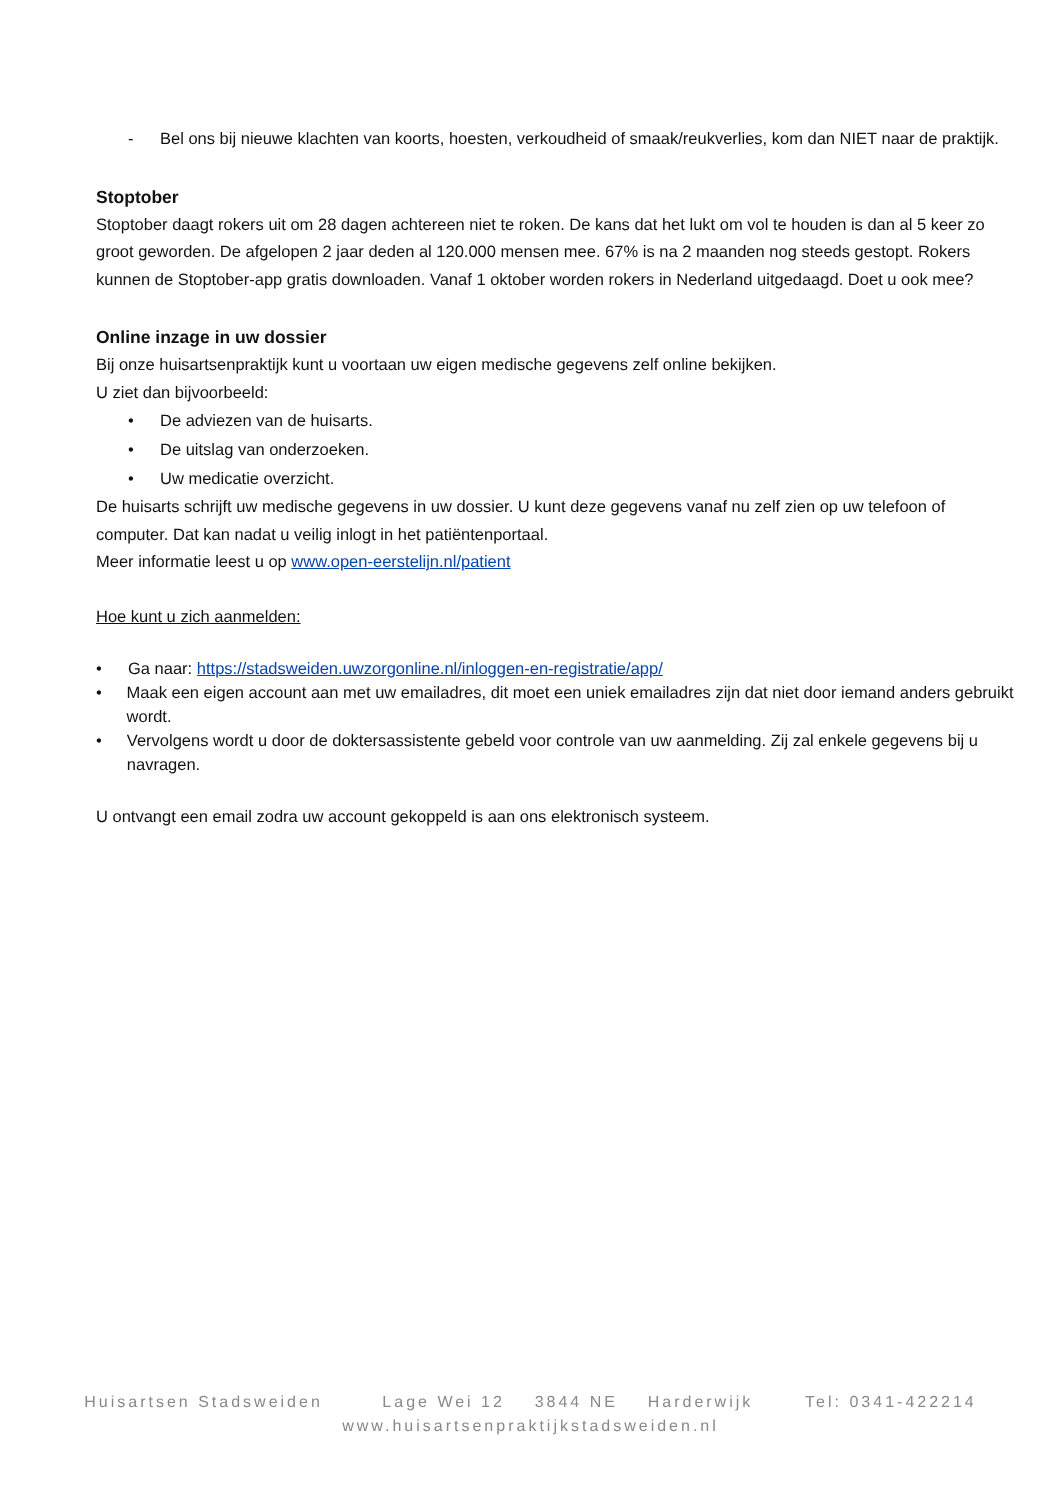- Bel ons bij nieuwe klachten van koorts, hoesten, verkoudheid of smaak/reukverlies, kom dan NIET naar de praktijk.
Stoptober
Stoptober daagt rokers uit om 28 dagen achtereen niet te roken. De kans dat het lukt om vol te houden is dan al 5 keer zo groot geworden. De afgelopen 2 jaar deden al 120.000 mensen mee. 67% is na 2 maanden nog steeds gestopt. Rokers kunnen de Stoptober-app gratis downloaden. Vanaf 1 oktober worden rokers in Nederland uitgedaagd. Doet u ook mee?
Online inzage in uw dossier
Bij onze huisartsenpraktijk kunt u voortaan uw eigen medische gegevens zelf online bekijken.
U ziet dan bijvoorbeeld:
• De adviezen van de huisarts.
• De uitslag van onderzoeken.
• Uw medicatie overzicht.
De huisarts schrijft uw medische gegevens in uw dossier. U kunt deze gegevens vanaf nu zelf zien op uw telefoon of computer. Dat kan nadat u veilig inlogt in het patiëntenportaal.
Meer informatie leest u op www.open-eerstelijn.nl/patient
Hoe kunt u zich aanmelden:
• Ga naar: https://stadsweiden.uwzorgonline.nl/inloggen-en-registratie/app/
• Maak een eigen account aan met uw emailadres, dit moet een uniek emailadres zijn dat niet door iemand anders gebruikt wordt.
• Vervolgens wordt u door de doktersassistente gebeld voor controle van uw aanmelding. Zij zal enkele gegevens bij u navragen.
U ontvangt een email zodra uw account gekoppeld is aan ons elektronisch systeem.
Huisartsen Stadsweiden Lage Wei 12 3844 NE Harderwijk Tel: 0341-422214
www.huisartsenpraktijkstadsweiden.nl